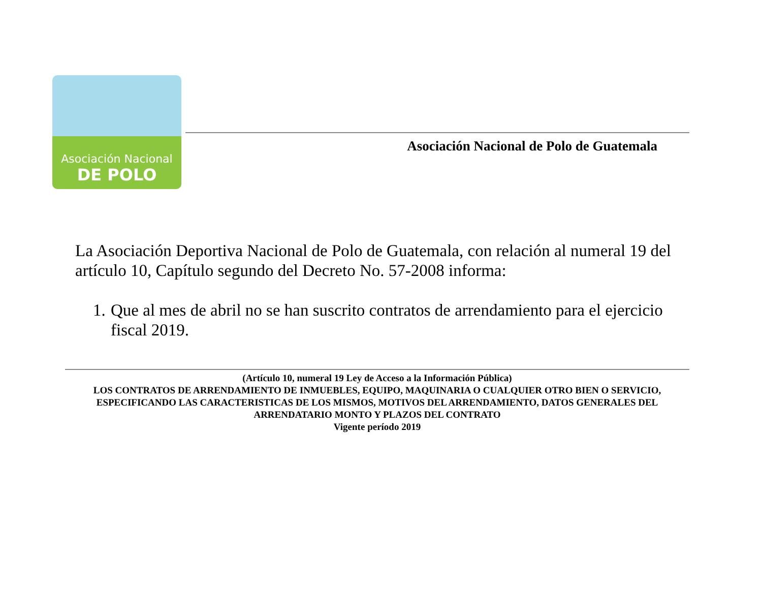Asociación Nacional
DE POLO
Asociación Nacional de Polo de Guatemala
La Asociación Deportiva Nacional de Polo de Guatemala, con relación al numeral 19 del artículo 10, Capítulo segundo del Decreto No. 57-2008 informa:
1. Que al mes de abril no se han suscrito contratos de arrendamiento para el ejercicio fiscal 2019.
(Artículo 10, numeral 19 Ley de Acceso a la Información Pública)
LOS CONTRATOS DE ARRENDAMIENTO DE INMUEBLES, EQUIPO, MAQUINARIA O CUALQUIER OTRO BIEN O SERVICIO, ESPECIFICANDO LAS CARACTERISTICAS DE LOS MISMOS, MOTIVOS DEL ARRENDAMIENTO, DATOS GENERALES DEL ARRENDATARIO MONTO Y PLAZOS DEL CONTRATO
Vigente período 2019